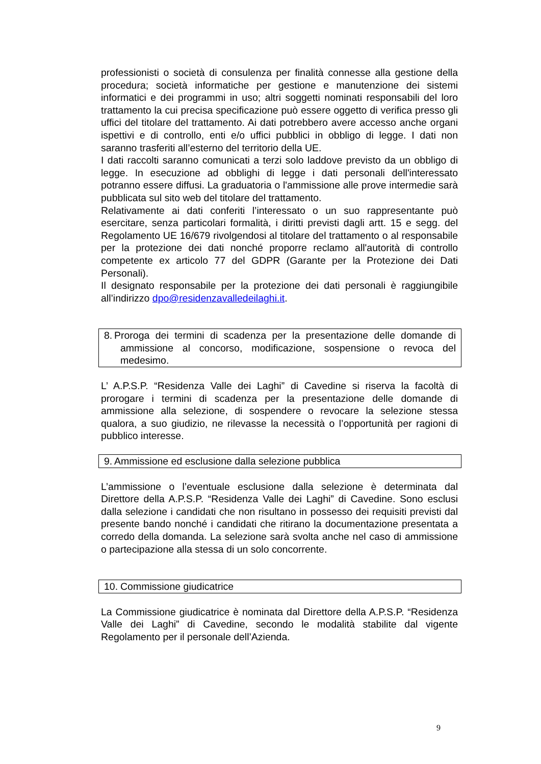professionisti o società di consulenza per finalità connesse alla gestione della procedura; società informatiche per gestione e manutenzione dei sistemi informatici e dei programmi in uso; altri soggetti nominati responsabili del loro trattamento la cui precisa specificazione può essere oggetto di verifica presso gli uffici del titolare del trattamento. Ai dati potrebbero avere accesso anche organi ispettivi e di controllo, enti e/o uffici pubblici in obbligo di legge. I dati non saranno trasferiti all’esterno del territorio della UE.
I dati raccolti saranno comunicati a terzi solo laddove previsto da un obbligo di legge. In esecuzione ad obblighi di legge i dati personali dell'interessato potranno essere diffusi. La graduatoria o l'ammissione alle prove intermedie sarà pubblicata sul sito web del titolare del trattamento.
Relativamente ai dati conferiti l’interessato o un suo rappresentante può esercitare, senza particolari formalità, i diritti previsti dagli artt. 15 e segg. del Regolamento UE 16/679 rivolgendosi al titolare del trattamento o al responsabile per la protezione dei dati nonché proporre reclamo all'autorità di controllo competente ex articolo 77 del GDPR (Garante per la Protezione dei Dati Personali).
Il designato responsabile per la protezione dei dati personali è raggiungibile all’indirizzo dpo@residenzavalledeilaghi.it.
8.
Proroga dei termini di scadenza per la presentazione delle domande di ammissione al concorso, modificazione, sospensione o revoca del medesimo.
L’ A.P.S.P. “Residenza Valle dei Laghi” di Cavedine si riserva la facoltà di prorogare i termini di scadenza per la presentazione delle domande di ammissione alla selezione, di sospendere o revocare la selezione stessa qualora, a suo giudizio, ne rilevasse la necessità o l’opportunità per ragioni di pubblico interesse.
9. Ammissione ed esclusione dalla selezione pubblica
L’ammissione o l’eventuale esclusione dalla selezione è determinata dal Direttore della A.P.S.P. “Residenza Valle dei Laghi” di Cavedine. Sono esclusi dalla selezione i candidati che non risultano in possesso dei requisiti previsti dal presente bando nonché i candidati che ritirano la documentazione presentata a corredo della domanda. La selezione sarà svolta anche nel caso di ammissione o partecipazione alla stessa di un solo concorrente.
10. Commissione giudicatrice
La Commissione giudicatrice è nominata dal Direttore della A.P.S.P. “Residenza Valle dei Laghi” di Cavedine, secondo le modalità stabilite dal vigente Regolamento per il personale dell’Azienda.
9